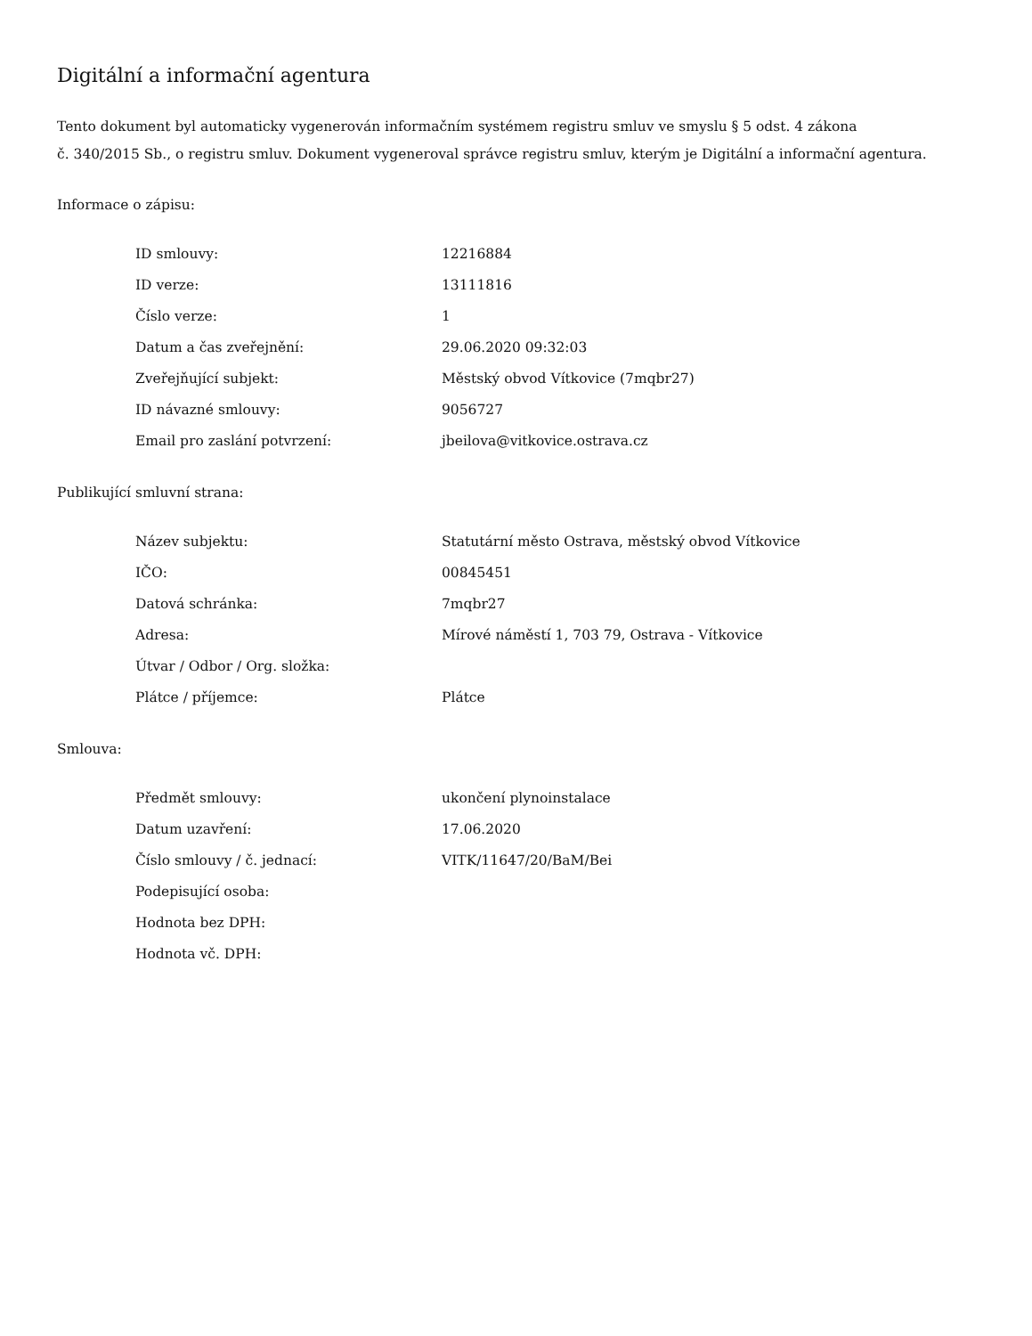Digitální a informační agentura
Tento dokument byl automaticky vygenerován informačním systémem registru smluv ve smyslu § 5 odst. 4 zákona
č. 340/2015 Sb., o registru smluv. Dokument vygeneroval správce registru smluv, kterým je Digitální a informační agentura.
Informace o zápisu:
| ID smlouvy: | 12216884 |
| ID verze: | 13111816 |
| Číslo verze: | 1 |
| Datum a čas zveřejnění: | 29.06.2020 09:32:03 |
| Zveřejňující subjekt: | Městský obvod Vítkovice (7mqbr27) |
| ID návazné smlouvy: | 9056727 |
| Email pro zaslání potvrzení: | jbeilova@vitkovice.ostrava.cz |
Publikující smluvní strana:
| Název subjektu: | Statutární město Ostrava, městský obvod Vítkovice |
| IČO: | 00845451 |
| Datová schránka: | 7mqbr27 |
| Adresa: | Mírové náměstí 1, 703 79, Ostrava - Vítkovice |
| Útvar / Odbor / Org. složka: | |
| Plátce / příjemce: | Plátce |
Smlouva:
| Předmět smlouvy: | ukončení plynoinstalace |
| Datum uzavření: | 17.06.2020 |
| Číslo smlouvy / č. jednací: | VITK/11647/20/BaM/Bei |
| Podepisující osoba: | |
| Hodnota bez DPH: | |
| Hodnota vč. DPH: | |